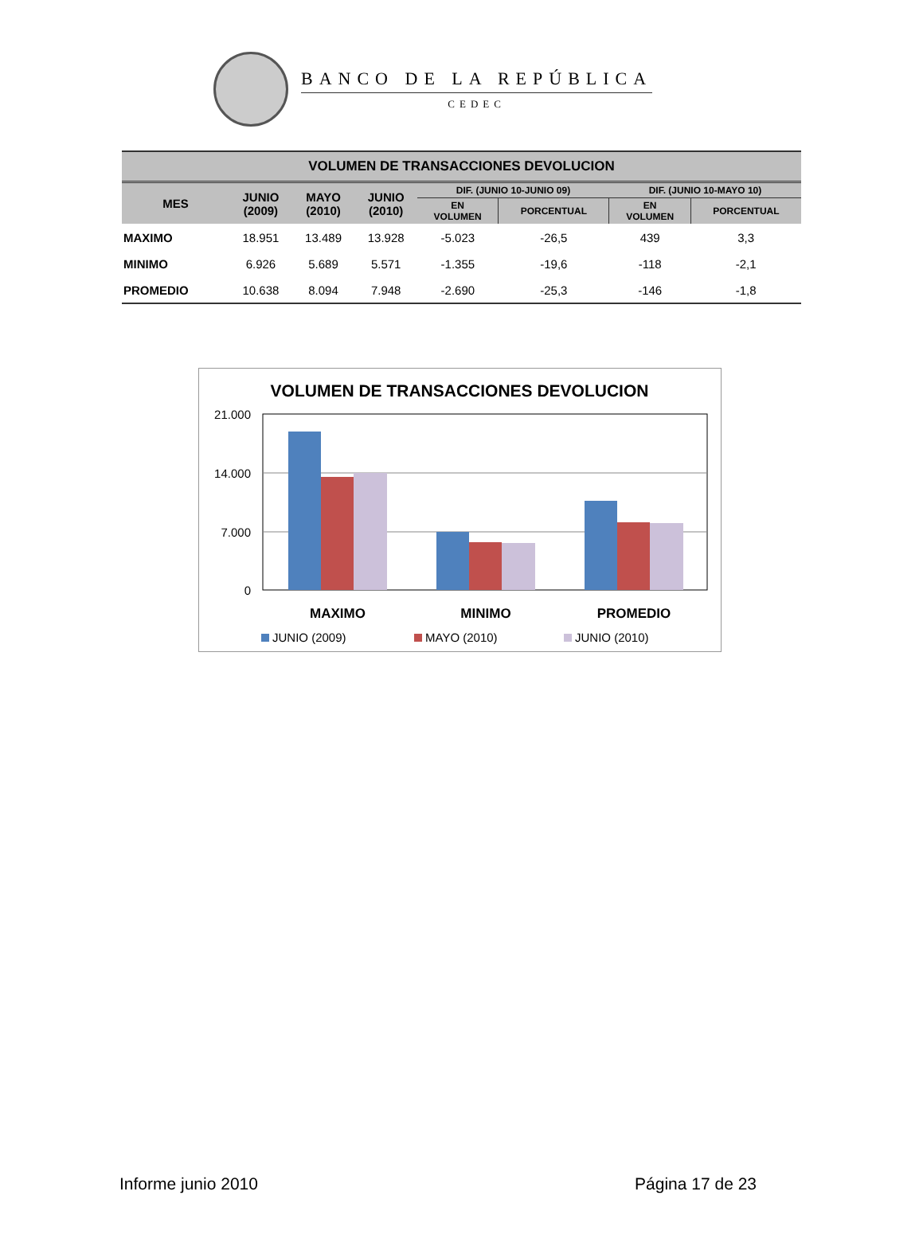BANCO DE LA REPÚBLICA
CEDEC
| VOLUMEN DE TRANSACCIONES DEVOLUCION | | | | | | | |
| --- | --- | --- | --- | --- | --- | --- | --- |
| MES | JUNIO (2009) | MAYO (2010) | JUNIO (2010) | DIF. (JUNIO 10-JUNIO 09) | | DIF. (JUNIO 10-MAYO 10) | |
| | | | | EN VOLUMEN | PORCENTUAL | EN VOLUMEN | PORCENTUAL |
| MAXIMO | 18.951 | 13.489 | 13.928 | -5.023 | -26,5 | 439 | 3,3 |
| MINIMO | 6.926 | 5.689 | 5.571 | -1.355 | -19,6 | -118 | -2,1 |
| PROMEDIO | 10.638 | 8.094 | 7.948 | -2.690 | -25,3 | -146 | -1,8 |
VOLUMEN DE TRANSACCIONES DEVOLUCION
21.000
14.000
7.000
0
MAXIMO
MINIMO
PROMEDIO
JUNIO (2009)
MAYO (2010)
JUNIO (2010)
Informe junio 2010 Página 17 de 23